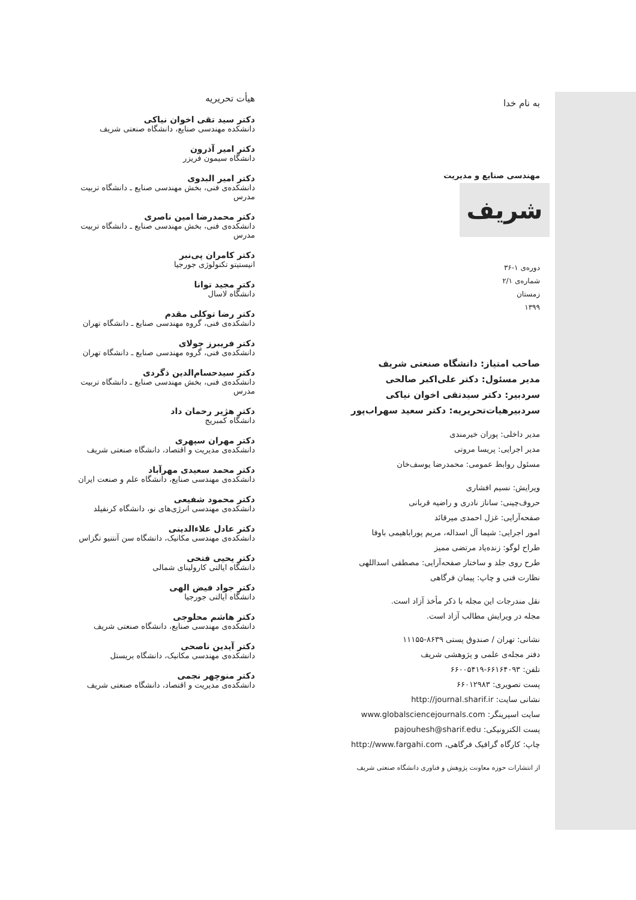به نام خدا
مهندسی صنایع و مدیریت
شریف
دوره‌ی ۱-۳۶
شماره‌ی ۲/۱
زمستان
۱۳۹۹
صاحب امتیاز: دانشگاه صنعتی شریف
مدیر مسئول: دکتر علی‌اکبر صالحی
سردبیر: دکتر سیدتقی اخوان نیاکی
سردبیرهیات‌تحریریه: دکتر سعید سهراب‌پور
مدیر داخلی: پوران خیرمندی
مدیر اجرایی: پریسا مروتی
مسئول روابط عمومی: محمدرضا یوسف‌خان
ویرایش: نسیم افشاری
حروف‌چینی: ساناز نادری و راضیه قربانی
صفحه‌آرایی: غزل احمدی میرقائد
امور اجرایی: شیما آل اسداله، مریم پوراباهیمی باوفا
طراح لوگو: زنده‌یاد مرتضی ممیز
طرح روی جلد و ساختار صفحه‌آرایی: مصطفی اسداللهی
نظارت فنی و چاپ: پیمان فرگاهی
نقل مندرجات این مجله با ذکر مأخذ آزاد است.
مجله در ویرایش مطالب آزاد است.
نشانی: تهران / صندوق پستی ۸۶۳۹-۱۱۱۵۵
دفتر مجله‌ی علمی و پژوهشی شریف
تلفن: ۶۶۱۶۴۰۹۳-۶۶۰۰۵۴۱۹
پست تصویری: ۶۶۰۱۲۹۸۳
نشانی سایت: http://journal.sharif.ir
سایت اسپرینگر: www.globalsciencejournals.com
پست الکترونیکی: pajouhesh@sharif.edu
چاپ: کارگاه گرافیک فرگاهی، http://www.fargahi.com
از انتشارات حوزه معاونت پژوهش و فناوری دانشگاه صنعتی شریف
هیأت تحریریه
دکتر سید تقی اخوان نیاکی
دانشکده مهندسی صنایع، دانشگاه صنعتی شریف
دکتر امیر آذرون
دانشگاه سیمون فریزر
دکتر امیر البدوی
دانشکده‌ی فنی، بخش مهندسی صنایع ـ دانشگاه تربیت مدرس
دکتر محمدرضا امین ناصری
دانشکده‌ی فنی، بخش مهندسی صنایع ـ دانشگاه تربیت مدرس
دکتر کامران پی‌نبر
انیستیتو تکنولوژی جورجیا
دکتر مجید توانا
دانشگاه لاسال
دکتر رضا توکلی مقدم
دانشکده‌ی فنی، گروه مهندسی صنایع ـ دانشگاه تهران
دکتر فریبرز جولای
دانشکده‌ی فنی، گروه مهندسی صنایع ـ دانشگاه تهران
دکتر سیدحسام‌الدین ذگردی
دانشکده‌ی فنی، بخش مهندسی صنایع ـ دانشگاه تربیت مدرس
دکتر هژیر رحمان داد
دانشگاه کمبریج
دکتر مهران سپهری
دانشکده‌ی مدیریت و اقتصاد، دانشگاه صنعتی شریف
دکتر محمد سعیدی مهرآباد
دانشکده‌ی مهندسی صنایع، دانشگاه علم و صنعت ایران
دکتر محمود شفیعی
دانشکده‌ی مهندسی انرژی‌های نو، دانشگاه کرنفیلد
دکتر عادل علاءالدینی
دانشکده‌ی مهندسی مکانیک، دانشگاه سن آنتنیو تگزاس
دکتر یحیی فتحی
دانشگاه ایالتی کارولینای شمالی
دکتر جواد فیض الهی
دانشگاه ایالتی جورجیا
دکتر هاشم محلوجی
دانشکده‌ی مهندسی صنایع، دانشگاه صنعتی شریف
دکتر آیدین ناصحی
دانشکده‌ی مهندسی مکانیک، دانشگاه بریستل
دکتر منوچهر نجمی
دانشکده‌ی مدیریت و اقتصاد، دانشگاه صنعتی شریف